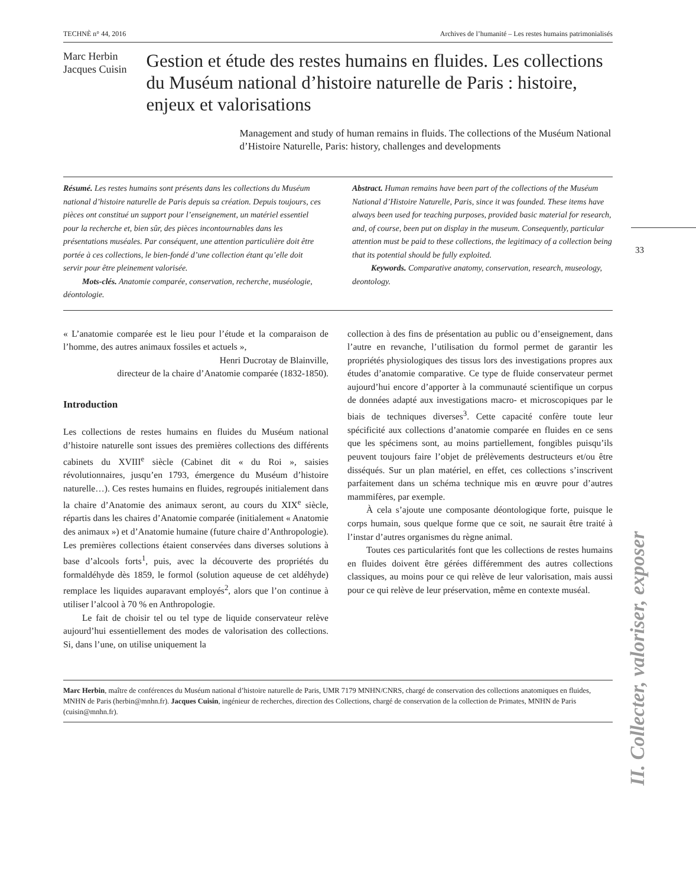TECHNÈ n° 44, 2016 Archives de l’humanité – Les restes humains patrimonialisés
Marc Herbin
Jacques Cuisin
Gestion et étude des restes humains en fluides. Les collections du Muséum national d’histoire naturelle de Paris : histoire, enjeux et valorisations
Management and study of human remains in fluids. The collections of the Muséum National d’Histoire Naturelle, Paris: history, challenges and developments
Résumé. Les restes humains sont présents dans les collections du Muséum national d’histoire naturelle de Paris depuis sa création. Depuis toujours, ces pièces ont constitué un support pour l’enseignement, un matériel essentiel pour la recherche et, bien sûr, des pièces incontournables dans les présentations muséales. Par conséquent, une attention particulière doit être portée à ces collections, le bien-fondé d’une collection étant qu’elle doit servir pour être pleinement valorisée.
Mots-clés. Anatomie comparée, conservation, recherche, muséologie, déontologie.
Abstract. Human remains have been part of the collections of the Muséum National d’Histoire Naturelle, Paris, since it was founded. These items have always been used for teaching purposes, provided basic material for research, and, of course, been put on display in the museum. Consequently, particular attention must be paid to these collections, the legitimacy of a collection being that its potential should be fully exploited.
Keywords. Comparative anatomy, conservation, research, museology, deontology.
« L’anatomie comparée est le lieu pour l’étude et la comparaison de l’homme, des autres animaux fossiles et actuels »,
Henri Ducrotay de Blainville,
directeur de la chaire d’Anatomie comparée (1832-1850).
Introduction
Les collections de restes humains en fluides du Muséum national d’histoire naturelle sont issues des premières collections des différents cabinets du XVIII<sup>e</sup> siècle (Cabinet dit « du Roi », saisies révolutionnaires, jusqu’en 1793, émergence du Muséum d’histoire naturelle…). Ces restes humains en fluides, regroupés initialement dans la chaire d’Anatomie des animaux seront, au cours du XIX<sup>e</sup> siècle, répartis dans les chaires d’Anatomie comparée (initialement « Anatomie des animaux ») et d’Anatomie humaine (future chaire d’Anthropologie). Les premières collections étaient conservées dans diverses solutions à base d’alcools forts<sup>1</sup>, puis, avec la découverte des propriétés du formaldéhyde dès 1859, le formol (solution aqueuse de cet aldéhyde) remplace les liquides auparavant employés<sup>2</sup>, alors que l’on continue à utiliser l’alcool à 70 % en Anthropologie.
Le fait de choisir tel ou tel type de liquide conservateur relève aujourd’hui essentiellement des modes de valorisation des collections. Si, dans l’une, on utilise uniquement la
collection à des fins de présentation au public ou d’enseignement, dans l’autre en revanche, l’utilisation du formol permet de garantir les propriétés physiologiques des tissus lors des investigations propres aux études d’anatomie comparative. Ce type de fluide conservateur permet aujourd’hui encore d’apporter à la communauté scientifique un corpus de données adapté aux investigations macro- et microscopiques par le biais de techniques diverses<sup>3</sup>. Cette capacité confère toute leur spécificité aux collections d’anatomie comparée en fluides en ce sens que les spécimens sont, au moins partiellement, fongibles puisqu’ils peuvent toujours faire l’objet de prélèvements destructeurs et/ou être disséqués. Sur un plan matériel, en effet, ces collections s’inscrivent parfaitement dans un schéma technique mis en œuvre pour d’autres mammifères, par exemple.
À cela s’ajoute une composante déontologique forte, puisque le corps humain, sous quelque forme que ce soit, ne saurait être traité à l’instar d’autres organismes du règne animal.
Toutes ces particularités font que les collections de restes humains en fluides doivent être gérées différemment des autres collections classiques, au moins pour ce qui relève de leur valorisation, mais aussi pour ce qui relève de leur préservation, même en contexte muséal.
Marc Herbin, maître de conférences du Muséum national d’histoire naturelle de Paris, UMR 7179 MNHN/CNRS, chargé de conservation des collections anatomiques en fluides, MNHN de Paris (herbin@mnhn.fr). Jacques Cuisin, ingénieur de recherches, direction des Collections, chargé de conservation de la collection de Primates, MNHN de Paris (cuisin@mnhn.fr).
33
II. Collecter, valoriser, exposer